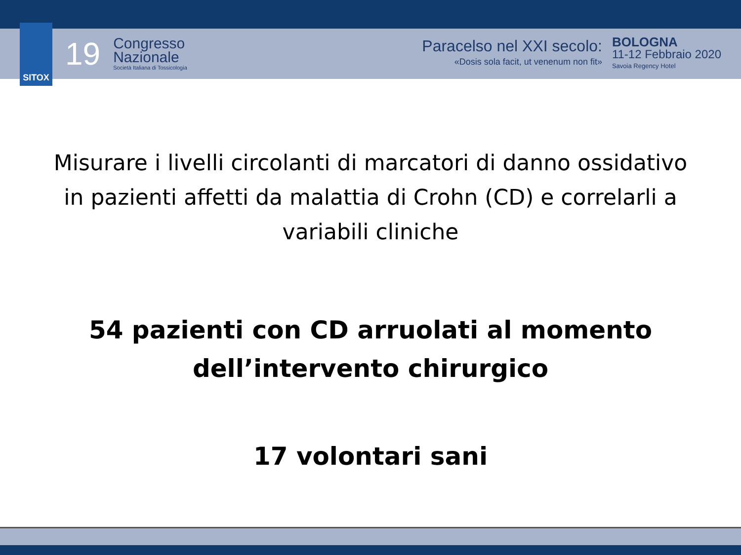SITOX
19
Congresso
Nazionale
Società Italiana di Tossicologia
Paracelso nel XXI secolo:
«Dosis sola facit, ut venenum non fit»
BOLOGNA
11-12 Febbraio 2020
Savoia Regency Hotel
Misurare i livelli circolanti di marcatori di danno ossidativo in pazienti affetti da malattia di Crohn (CD) e correlarli a variabili cliniche
54 pazienti con CD arruolati al momento
dell’intervento chirurgico
17 volontari sani